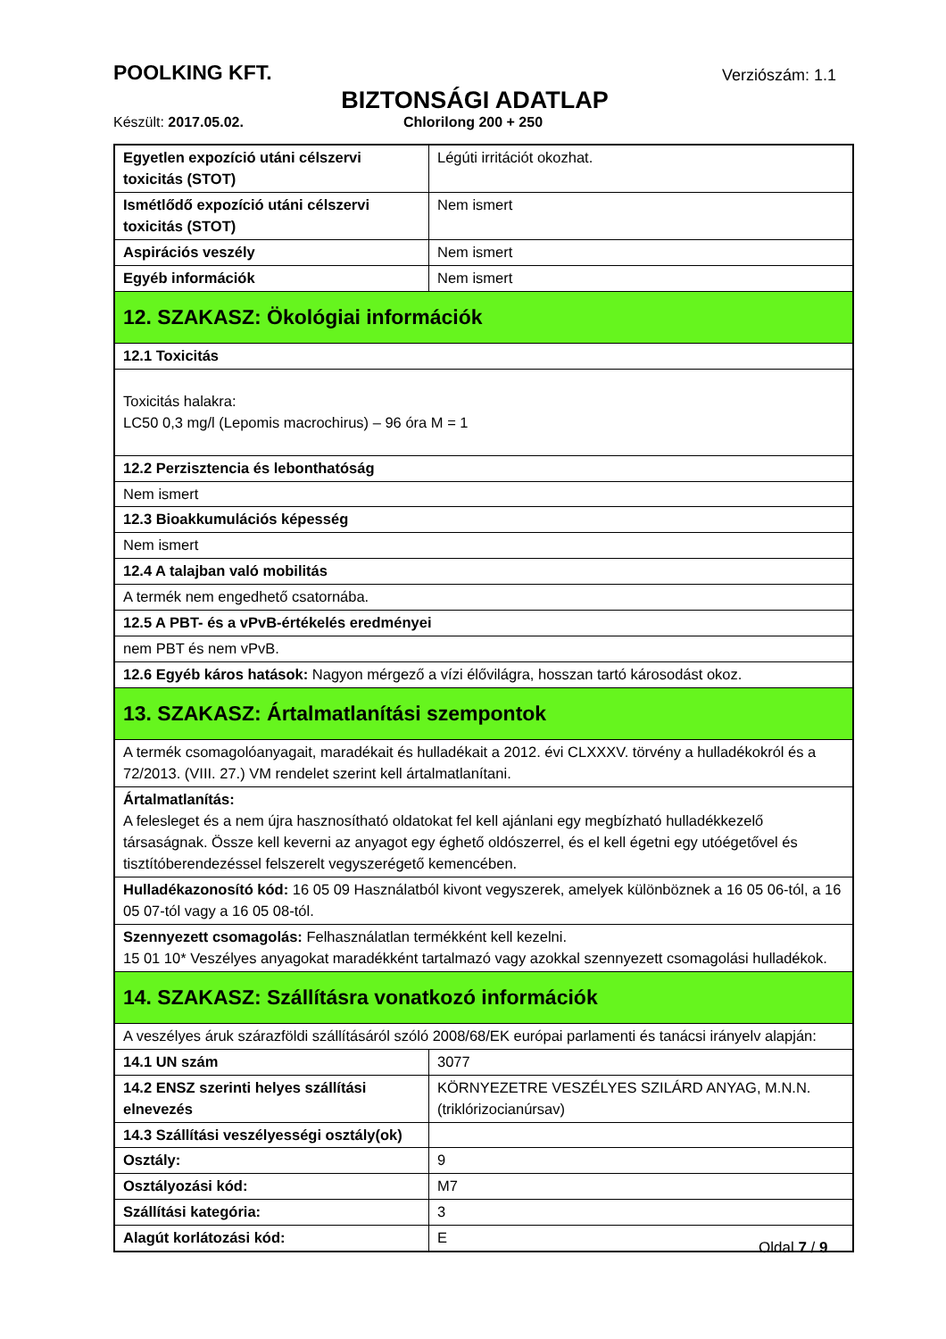POOLKING KFT.
Verziószám: 1.1
BIZTONSÁGI ADATLAP
Készült: 2017.05.02. Chlorilong 200 + 250
| Egyetlen expozíció utáni célszervi toxicitás (STOT) | Légúti irritációt okozhat. |
| Ismétlődő expozíció utáni célszervi toxicitás (STOT) | Nem ismert |
| Aspirációs veszély | Nem ismert |
| Egyéb információk | Nem ismert |
| 12. SZAKASZ: Ökológiai információk | |
| 12.1 Toxicitás | |
| Toxicitás halakra: LC50 0,3 mg/l (Lepomis macrochirus) – 96 óra M = 1 | |
| 12.2 Perzisztencia és lebonthatóság | |
| Nem ismert | |
| 12.3 Bioakkumulációs képesség | |
| Nem ismert | |
| 12.4 A talajban való mobilitás | |
| A termék nem engedhető csatornába. | |
| 12.5 A PBT- és a vPvB-értékelés eredményei | |
| nem PBT és nem vPvB. | |
| 12.6 Egyéb káros hatások: Nagyon mérgező a vízi élővilágra, hosszan tartó károsodást okoz. | |
| 13. SZAKASZ: Ártalmatlanítási szempontok | |
| A termék csomagolóanyagait, maradékait és hulladékait a 2012. évi CLXXXV. törvény a hulladékokról és a 72/2013. (VIII. 27.) VM rendelet szerint kell ártalmatlanítani. | |
| Ártalmatlanítás: A felesleget és a nem újra hasznosítható oldatokat fel kell ajánlani egy megbízható hulladékkezelő társaságnak. Össze kell keverni az anyagot egy éghető oldószerrel, és el kell égetni egy utóégetővel és tisztítóberendezéssel felszerelt vegyszerégető kemencében. | |
| Hulladékazonosító kód: 16 05 09 Használatból kivont vegyszerek, amelyek különböznek a 16 05 06-tól, a 16 05 07-tól vagy a 16 05 08-tól. | |
| Szennyezett csomagolás: Felhasználatlan termékként kell kezelni. 15 01 10* Veszélyes anyagokat maradékként tartalmazó vagy azokkal szennyezett csomagolási hulladékok. | |
| 14. SZAKASZ: Szállításra vonatkozó információk | |
| A veszélyes áruk szárazföldi szállításáról szóló 2008/68/EK európai parlamenti és tanácsi irányelv alapján: | |
| 14.1 UN szám | 3077 |
| 14.2 ENSZ szerinti helyes szállítási elnevezés | KÖRNYEZETRE VESZÉLYES SZILÁRD ANYAG, M.N.N. (triklórizocianúrsav) |
| 14.3 Szállítási veszélyességi osztály(ok) | |
| Osztály: | 9 |
| Osztályozási kód: | M7 |
| Szállítási kategória: | 3 |
| Alagút korlátozási kód: | E |
Oldal 7 / 9